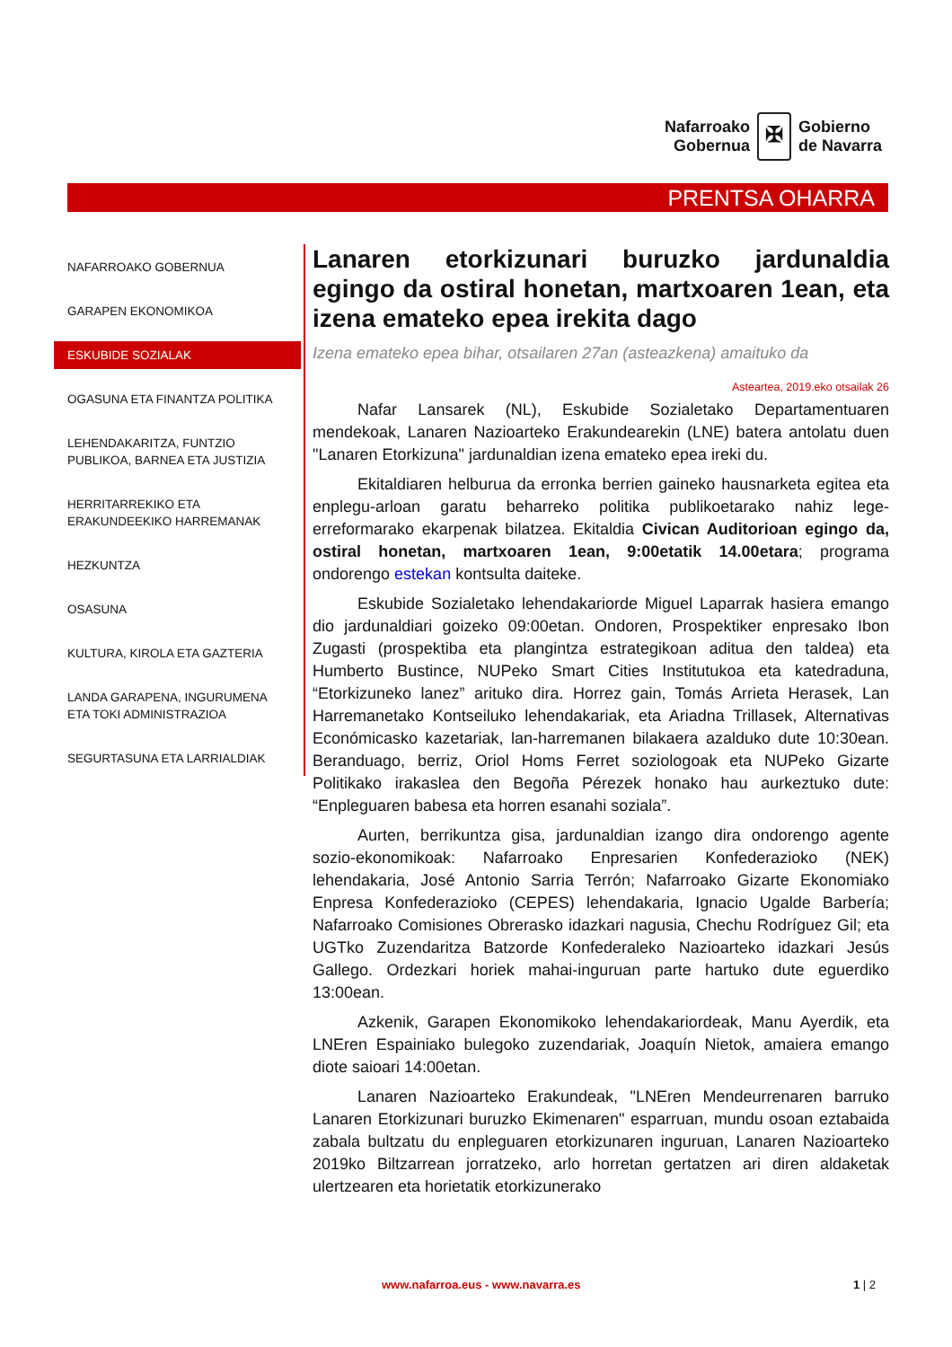Nafarroako
Gobernua
✠
Gobierno
de Navarra
PRENTSA OHARRA
NAFARROAKO GOBERNUA
GARAPEN EKONOMIKOA
ESKUBIDE SOZIALAK
OGASUNA ETA FINANTZA POLITIKA
LEHENDAKARITZA, FUNTZIO PUBLIKOA, BARNEA ETA JUSTIZIA
HERRITARREKIKO ETA ERAKUNDEEKIKO HARREMANAK
HEZKUNTZA
OSASUNA
KULTURA, KIROLA ETA GAZTERIA
LANDA GARAPENA, INGURUMENA ETA TOKI ADMINISTRAZIOA
SEGURTASUNA ETA LARRIALDIAK
Lanaren etorkizunari buruzko jardunaldia egingo da ostiral honetan, martxoaren 1ean, eta izena emateko epea irekita dago
Izena emateko epea bihar, otsailaren 27an (asteazkena) amaituko da
Asteartea, 2019.eko otsailak 26
Nafar Lansarek (NL), Eskubide Sozialetako Departamentuaren mendekoak, Lanaren Nazioarteko Erakundearekin (LNE) batera antolatu duen "Lanaren Etorkizuna" jardunaldian izena emateko epea ireki du.
Ekitaldiaren helburua da erronka berrien gaineko hausnarketa egitea eta enplegu-arloan garatu beharreko politika publikoetarako nahiz lege-erreformarako ekarpenak bilatzea. Ekitaldia Civican Auditorioan egingo da, ostiral honetan, martxoaren 1ean, 9:00etatik 14.00etara; programa ondorengo estekan kontsulta daiteke.
Eskubide Sozialetako lehendakariorde Miguel Laparrak hasiera emango dio jardunaldiari goizeko 09:00etan. Ondoren, Prospektiker enpresako Ibon Zugasti (prospektiba eta plangintza estrategikoan aditua den taldea) eta Humberto Bustince, NUPeko Smart Cities Institutukoa eta katedraduna, “Etorkizuneko lanez” arituko dira. Horrez gain, Tomás Arrieta Herasek, Lan Harremanetako Kontseiluko lehendakariak, eta Ariadna Trillasek, Alternativas Económicasko kazetariak, lan-harremanen bilakaera azalduko dute 10:30ean. Beranduago, berriz, Oriol Homs Ferret soziologoak eta NUPeko Gizarte Politikako irakaslea den Begoña Pérezek honako hau aurkeztuko dute: “Enpleguaren babesa eta horren esanahi soziala”.
Aurten, berrikuntza gisa, jardunaldian izango dira ondorengo agente sozio-ekonomikoak: Nafarroako Enpresarien Konfederazioko (NEK) lehendakaria, José Antonio Sarria Terrón; Nafarroako Gizarte Ekonomiako Enpresa Konfederazioko (CEPES) lehendakaria, Ignacio Ugalde Barbería; Nafarroako Comisiones Obrerasko idazkari nagusia, Chechu Rodríguez Gil; eta UGTko Zuzendaritza Batzorde Konfederaleko Nazioarteko idazkari Jesús Gallego. Ordezkari horiek mahai-inguruan parte hartuko dute eguerdiko 13:00ean.
Azkenik, Garapen Ekonomikoko lehendakariordeak, Manu Ayerdik, eta LNEren Espainiako bulegoko zuzendariak, Joaquín Nietok, amaiera emango diote saioari 14:00etan.
Lanaren Nazioarteko Erakundeak, "LNEren Mendeurrenaren barruko Lanaren Etorkizunari buruzko Ekimenaren" esparruan, mundu osoan eztabaida zabala bultzatu du enpleguaren etorkizunaren inguruan, Lanaren Nazioarteko 2019ko Biltzarrean jorratzeko, arlo horretan gertatzen ari diren aldaketak ulertzearen eta horietatik etorkizunerako
www.nafarroa.eus - www.navarra.es
1 | 2